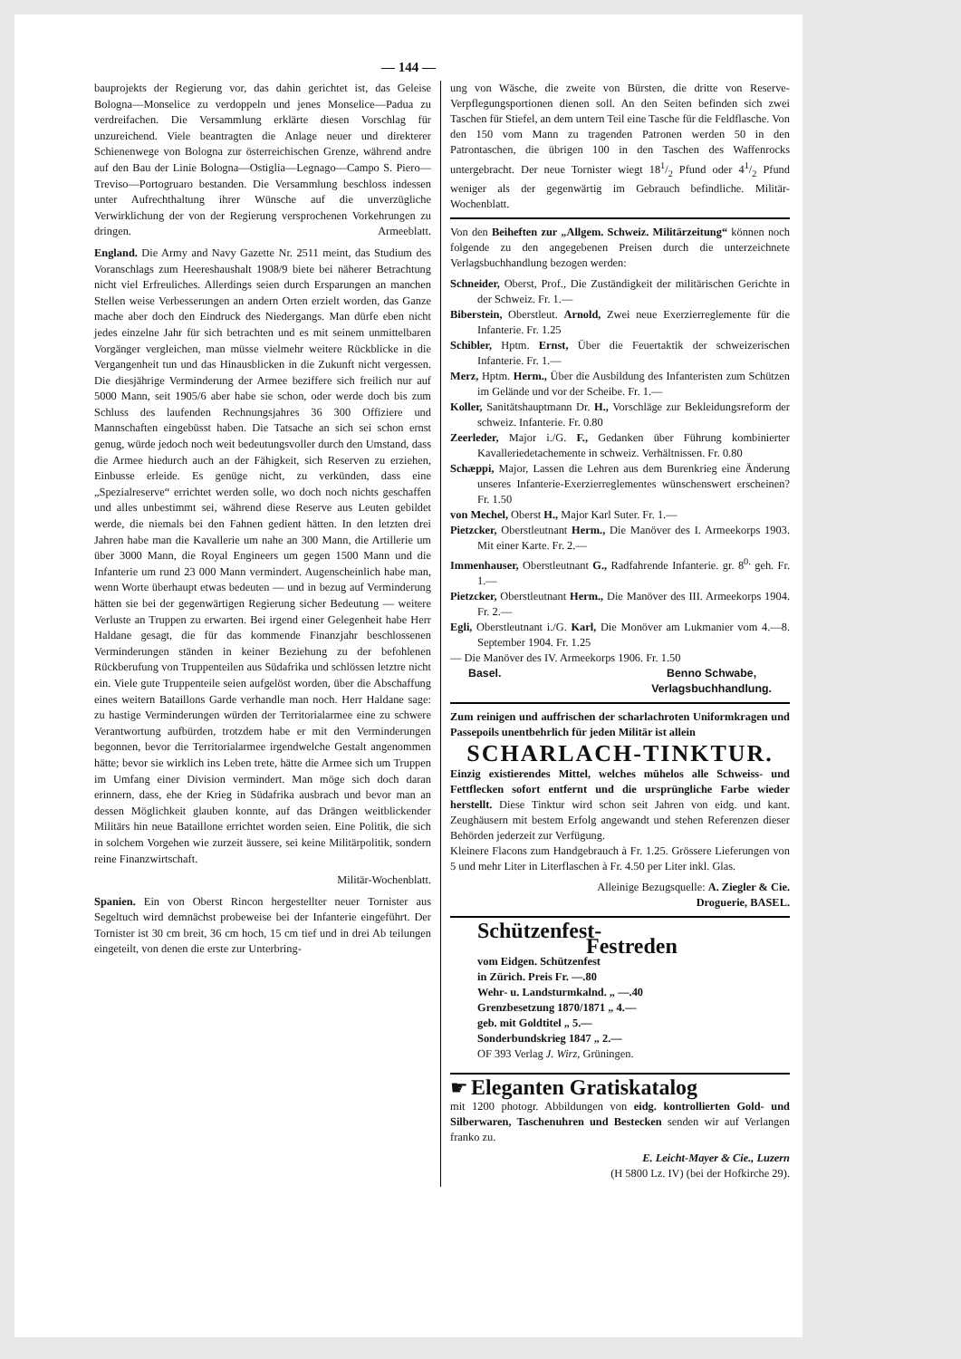— 144 —
bauprojekts der Regierung vor, das dahin gerichtet ist, das Geleise Bologna—Monselice zu verdoppeln und jenes Monselice—Padua zu verdreifachen. Die Versammlung erklärte diesen Vorschlag für unzureichend. Viele beantragten die Anlage neuer und direkterer Schienenwege von Bologna zur österreichischen Grenze, während andre auf den Bau der Linie Bologna—Ostiglia—Legnago—Campo S. Piero—Treviso—Portogruaro bestanden. Die Versammlung beschloss indessen unter Aufrechthaltung ihrer Wünsche auf die unverzügliche Verwirklichung der von der Regierung versprochenen Vorkehrungen zu dringen. Armeeblatt.
England. Die Army and Navy Gazette Nr. 2511 meint, das Studium des Voranschlags zum Heereshaushalt 1908/9 biete bei näherer Betrachtung nicht viel Erfreuliches. Allerdings seien durch Ersparungen an manchen Stellen weise Verbesserungen an andern Orten erzielt worden, das Ganze mache aber doch den Eindruck des Niedergangs. Man dürfe eben nicht jedes einzelne Jahr für sich betrachten und es mit seinem unmittelbaren Vorgänger vergleichen, man müsse vielmehr weitere Rückblicke in die Vergangenheit tun und das Hinausblicken in die Zukunft nicht vergessen. Die diesjährige Verminderung der Armee beziffere sich freilich nur auf 5000 Mann, seit 1905/6 aber habe sie schon, oder werde doch bis zum Schluss des laufenden Rechnungsjahres 36 300 Offiziere und Mannschaften eingebüsst haben. Die Tatsache an sich sei schon ernst genug, würde jedoch noch weit bedeutungsvoller durch den Umstand, dass die Armee hiedurch auch an der Fähigkeit, sich Reserven zu erziehen, Einbusse erleide. Es genüge nicht, zu verkünden, dass eine „Spezialreserve“ errichtet werden solle, wo doch noch nichts geschaffen und alles unbestimmt sei, während diese Reserve aus Leuten gebildet werde, die niemals bei den Fahnen gedient hätten. In den letzten drei Jahren habe man die Kavallerie um nahe an 300 Mann, die Artillerie um über 3000 Mann, die Royal Engineers um gegen 1500 Mann und die Infanterie um rund 23 000 Mann vermindert. Augenscheinlich habe man, wenn Worte überhaupt etwas bedeuten — und in bezug auf Verminderung hätten sie bei der gegenwärtigen Regierung sicher Bedeutung — weitere Verluste an Truppen zu erwarten. Bei irgend einer Gelegenheit habe Herr Haldane gesagt, die für das kommende Finanzjahr beschlossenen Verminderungen ständen in keiner Beziehung zu der befohlenen Rückberufung von Truppenteilen aus Südafrika und schlössen letztre nicht ein. Viele gute Truppenteile seien aufgelöst worden, über die Abschaffung eines weitern Bataillons Garde verhandle man noch. Herr Haldane sage: zu hastige Verminderungen würden der Territorialarmee eine zu schwere Verantwortung aufbürden, trotzdem habe er mit den Verminderungen begonnen, bevor die Territorialarmee irgendwelche Gestalt angenommen hätte; bevor sie wirklich ins Leben trete, hätte die Armee sich um Truppen im Umfang einer Division vermindert. Man möge sich doch daran erinnern, dass, ehe der Krieg in Südafrika ausbrach und bevor man an dessen Möglichkeit glauben konnte, auf das Drängen weitblickender Militärs hin neue Bataillone errichtet worden seien. Eine Politik, die sich in solchem Vorgehen wie zurzeit äussere, sei keine Militärpolitik, sondern reine Finanzwirtschaft.
Militär-Wochenblatt.
Spanien. Ein von Oberst Rincon hergestellter neuer Tornister aus Segeltuch wird demnächst probeweise bei der Infanterie eingeführt. Der Tornister ist 30 cm breit, 36 cm hoch, 15 cm tief und in drei Ab teilungen eingeteilt, von denen die erste zur Unterbring-
ung von Wäsche, die zweite von Bürsten, die dritte von Reserve-Verpflegungsportionen dienen soll. An den Seiten befinden sich zwei Taschen für Stiefel, an dem untern Teil eine Tasche für die Feldflasche. Von den 150 vom Mann zu tragenden Patronen werden 50 in den Patrontaschen, die übrigen 100 in den Taschen des Waffenrocks untergebracht. Der neue Tornister wiegt 181/2 Pfund oder 41/2 Pfund weniger als der gegenwärtig im Gebrauch befindliche. Militär-Wochenblatt.
Von den Beiheften zur „Allgem. Schweiz. Militärzeitung“ können noch folgende zu den angegebenen Preisen durch die unterzeichnete Verlagsbuchhandlung bezogen werden:
Schneider, Oberst, Prof., Die Zuständigkeit der militärischen Gerichte in der Schweiz. Fr. 1.—
Biberstein, Oberstleut. Arnold, Zwei neue Exerzierreglemente für die Infanterie. Fr. 1.25
Schibler, Hptm. Ernst, Über die Feuertaktik der schweizerischen Infanterie. Fr. 1.—
Merz, Hptm. Herm., Über die Ausbildung des Infanteristen zum Schützen im Gelände und vor der Scheibe. Fr. 1.—
Koller, Sanitätshauptmann Dr. H., Vorschläge zur Bekleidungsreform der schweiz. Infanterie. Fr. 0.80
Zeerleder, Major i./G. F., Gedanken über Führung kombinierter Kavalleriedetachemente in schweiz. Verhältnissen. Fr. 0.80
Schæppi, Major, Lassen die Lehren aus dem Burenkrieg eine Änderung unseres Infanterie-Exerzierreglementes wünschenswert erscheinen? Fr. 1.50
von Mechel, Oberst H., Major Karl Suter. Fr. 1.—
Pietzcker, Oberstleutnant Herm., Die Manöver des I. Armeekorps 1903. Mit einer Karte. Fr. 2.—
Immenhauser, Oberstleutnant G., Radfahrende Infanterie. gr. 8<sup>0.</sup> geh. Fr. 1.—
Pietzcker, Oberstleutnant Herm., Die Manöver des III. Armeekorps 1904. Fr. 2.—
Egli, Oberstleutnant i./G. Karl, Die Monöver am Lukmanier vom 4.—8. September 1904. Fr. 1.25
— Die Manöver des IV. Armeekorps 1906. Fr. 1.50
Basel. Benno Schwabe,
Verlagsbuchhandlung.
Zum reinigen und auffrischen der scharlachroten Uniformkragen und Passepoils unentbehrlich für jeden Militär ist allein
SCHARLACH-TINKTUR.
Einzig existierendes Mittel, welches mühelos alle Schweiss- und Fettflecken sofort entfernt und die ursprüngliche Farbe wieder herstellt. Diese Tinktur wird schon seit Jahren von eidg. und kant. Zeughäusern mit bestem Erfolg angewandt und stehen Referenzen dieser Behörden jederzeit zur Verfügung.
Kleinere Flacons zum Handgebrauch à Fr. 1.25. Grössere Lieferungen von 5 und mehr Liter in Literflaschen à Fr. 4.50 per Liter inkl. Glas.
Alleinige Bezugsquelle: A. Ziegler & Cie.
Droguerie, BASEL.
Schützenfest-
Festreden
vom Eidgen. Schützenfest
in Zürich. Preis Fr. —.80
Wehr- u. Landsturmkalnd. „ —.40
Grenzbesetzung 1870/1871 „ 4.—
geb. mit Goldtitel „ 5.—
Sonderbundskrieg 1847 „ 2.—
OF 393 Verlag J. Wirz, Grüningen.
☛ Eleganten Gratiskatalog
mit 1200 photogr. Abbildungen von eidg. kontrollierten Gold- und Silberwaren, Taschenuhren und Bestecken senden wir auf Verlangen franko zu.
E. Leicht-Mayer & Cie., Luzern
(H 5800 Lz. IV) (bei der Hofkirche 29).